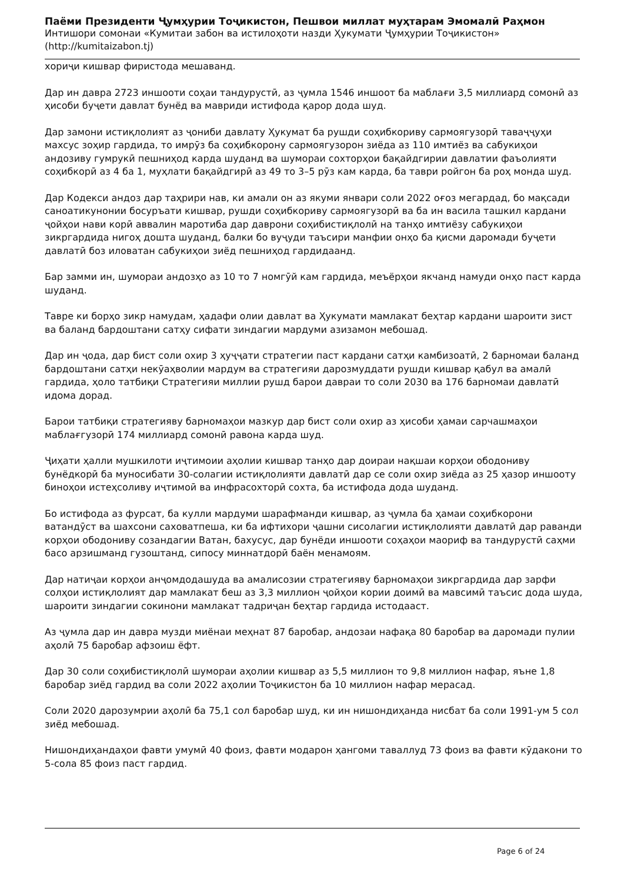Паёми Президенти Ҷумҳурии Тоҷикистон, Пешвои миллат муҳтарам Эмомалӣ Раҳмон
Интишори сомонаи «Кумитаи забон ва истилоҳоти назди Ҳукумати Ҷумҳурии Тоҷикистон»
(http://kumitaizabon.tj)
хориҷи кишвар фиристода мешаванд.
Дар ин давра 2723 иншооти соҳаи тандурустӣ, аз ҷумла 1546 иншоот ба маблағи 3,5 миллиард сомонӣ аз ҳисоби буҷети давлат бунёд ва мавриди истифода қарор дода шуд.
Дар замони истиқлолият аз ҷониби давлату Ҳукумат ба рушди соҳибкориву сармоягузорӣ таваҷҷуҳи махсус зоҳир гардида, то имрӯз ба соҳибкорону сармоягузорон зиёда аз 110 имтиёз ва сабукиҳои андозиву гумрукӣ пешниҳод карда шуданд ва шумораи сохторҳои бақайдгирии давлатии фаъолияти соҳибкорӣ аз 4 ба 1, муҳлати бақайдгирӣ аз 49 то 3–5 рӯз кам карда, ба таври ройгон ба роҳ монда шуд.
Дар Кодекси андоз дар таҳрири нав, ки амали он аз якуми январи соли 2022 оғоз мегардад, бо мақсади саноатикунонии босуръати кишвар, рушди соҳибкориву сармоягузорӣ ва ба ин васила ташкил кардани ҷойҳои нави корӣ аввалин маротиба дар даврони соҳибистиқлолӣ на танҳо имтиёзу сабукиҳои зикргардида нигоҳ дошта шуданд, балки бо вуҷуди таъсири манфии онҳо ба қисми даромади буҷети давлатӣ боз иловатан сабукиҳои зиёд пешниҳод гардидаанд.
Бар замми ин, шумораи андозҳо аз 10 то 7 номгӯй кам гардида, меъёрҳои якчанд намуди онҳо паст карда шуданд.
Тавре ки борҳо зикр намудам, ҳадафи олии давлат ва Ҳукумати мамлакат беҳтар кардани шароити зист ва баланд бардоштани сатҳу сифати зиндагии мардуми азизамон мебошад.
Дар ин ҷода, дар бист соли охир 3 ҳуҷҷати стратегии паст кардани сатҳи камбизоатӣ, 2 барномаи баланд бардоштани сатҳи некӯаҳволии мардум ва стратегияи дарозмуддати рушди кишвар қабул ва амалӣ гардида, ҳоло татбиқи Стратегияи миллии рушд барои давраи то соли 2030 ва 176 барномаи давлатӣ идома дорад.
Барои татбиқи стратегияву барномаҳои мазкур дар бист соли охир аз ҳисоби ҳамаи сарчашмаҳои маблағгузорӣ 174 миллиард сомонӣ равона карда шуд.
Ҷиҳати ҳалли мушкилоти иҷтимоии аҳолии кишвар танҳо дар доираи нақшаи корҳои ободониву бунёдкорӣ ба муносибати 30-солагии истиқлолияти давлатӣ дар се соли охир зиёда аз 25 ҳазор иншооту биноҳои истеҳсоливу иҷтимоӣ ва инфрасохторӣ сохта, ба истифода дода шуданд.
Бо истифода аз фурсат, ба кулли мардуми шарафманди кишвар, аз ҷумла ба ҳамаи соҳибкорони ватандӯст ва шахсони саховатпеша, ки ба ифтихори ҷашни сисолагии истиқлолияти давлатӣ дар раванди корҳои ободониву созандагии Ватан, бахусус, дар бунёди иншооти соҳаҳои маориф ва тандурустӣ саҳми басо арзишманд гузоштанд, сипосу миннатдорӣ баён менамоям.
Дар натиҷаи корҳои анҷомдодашуда ва амалисозии стратегияву барномаҳои зикргардида дар зарфи солҳои истиқлолият дар мамлакат беш аз 3,3 миллион ҷойҳои кории доимӣ ва мавсимӣ таъсис дода шуда, шароити зиндагии сокинони мамлакат тадриҷан беҳтар гардида истодааст.
Аз ҷумла дар ин давра музди миёнаи меҳнат 87 баробар, андозаи нафақа 80 баробар ва даромади пулии аҳолӣ 75 баробар афзоиш ёфт.
Дар 30 соли соҳибистиқлолӣ шумораи аҳолии кишвар аз 5,5 миллион то 9,8 миллион нафар, яъне 1,8 баробар зиёд гардид ва соли 2022 аҳолии Тоҷикистон ба 10 миллион нафар мерасад.
Соли 2020 дарозумрии аҳолӣ ба 75,1 сол баробар шуд, ки ин нишондиҳанда нисбат ба соли 1991-ум 5 сол зиёд мебошад.
Нишондиҳандаҳои фавти умумӣ 40 фоиз, фавти модарон ҳангоми таваллуд 73 фоиз ва фавти кӯдакони то 5-сола 85 фоиз паст гардид.
Page 6 of 24